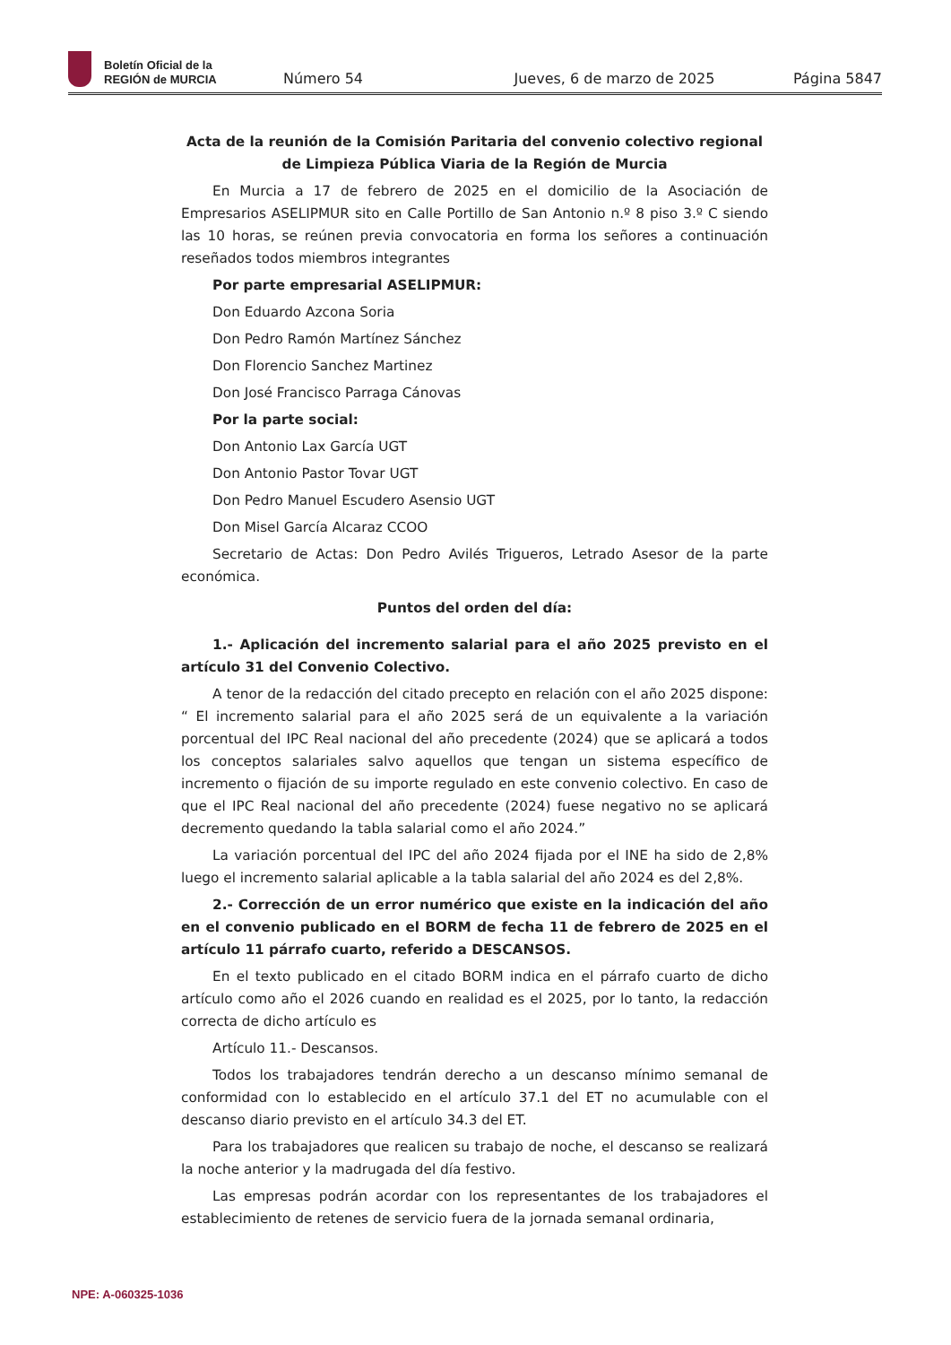Boletín Oficial de la
REGIÓN de MURCIA
Número 54
Jueves, 6 de marzo de 2025
Página 5847
Acta de la reunión de la Comisión Paritaria del convenio colectivo regional de Limpieza Pública Viaria de la Región de Murcia
En Murcia a 17 de febrero de 2025 en el domicilio de la Asociación de Empresarios ASELIPMUR sito en Calle Portillo de San Antonio n.º 8 piso 3.º C siendo las 10 horas, se reúnen previa convocatoria en forma los señores a continuación reseñados todos miembros integrantes
Por parte empresarial ASELIPMUR:
Don Eduardo Azcona Soria
Don Pedro Ramón Martínez Sánchez
Don Florencio Sanchez Martinez
Don José Francisco Parraga Cánovas
Por la parte social:
Don Antonio Lax García UGT
Don Antonio Pastor Tovar UGT
Don Pedro Manuel Escudero Asensio UGT
Don Misel García Alcaraz CCOO
Secretario de Actas: Don Pedro Avilés Trigueros, Letrado Asesor de la parte económica.
Puntos del orden del día:
1.- Aplicación del incremento salarial para el año 2025 previsto en el artículo 31 del Convenio Colectivo.
A tenor de la redacción del citado precepto en relación con el año 2025 dispone: “ El incremento salarial para el año 2025 será de un equivalente a la variación porcentual del IPC Real nacional del año precedente (2024) que se aplicará a todos los conceptos salariales salvo aquellos que tengan un sistema específico de incremento o fijación de su importe regulado en este convenio colectivo. En caso de que el IPC Real nacional del año precedente (2024) fuese negativo no se aplicará decremento quedando la tabla salarial como el año 2024.”
La variación porcentual del IPC del año 2024 fijada por el INE ha sido de 2,8% luego el incremento salarial aplicable a la tabla salarial del año 2024 es del 2,8%.
2.- Corrección de un error numérico que existe en la indicación del año en el convenio publicado en el BORM de fecha 11 de febrero de 2025 en el artículo 11 párrafo cuarto, referido a DESCANSOS.
En el texto publicado en el citado BORM indica en el párrafo cuarto de dicho artículo como año el 2026 cuando en realidad es el 2025, por lo tanto, la redacción correcta de dicho artículo es
Artículo 11.- Descansos.
Todos los trabajadores tendrán derecho a un descanso mínimo semanal de conformidad con lo establecido en el artículo 37.1 del ET no acumulable con el descanso diario previsto en el artículo 34.3 del ET.
Para los trabajadores que realicen su trabajo de noche, el descanso se realizará la noche anterior y la madrugada del día festivo.
Las empresas podrán acordar con los representantes de los trabajadores el establecimiento de retenes de servicio fuera de la jornada semanal ordinaria,
NPE: A-060325-1036